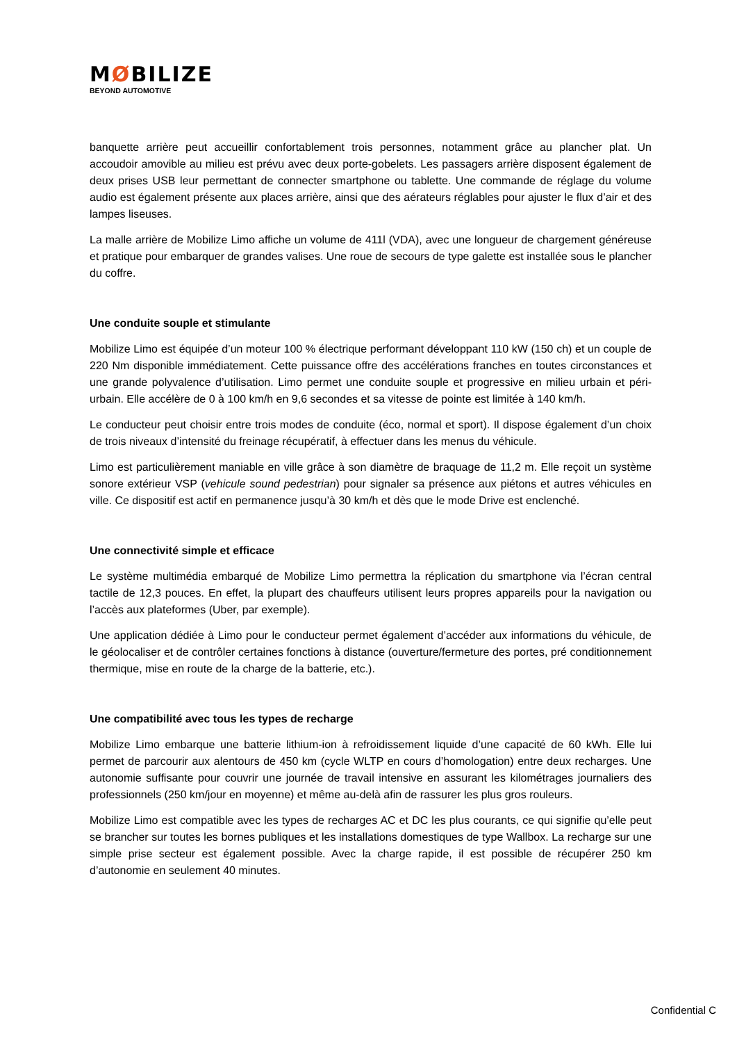MØBILIZE
BEYOND AUTOMOTIVE
banquette arrière peut accueillir confortablement trois personnes, notamment grâce au plancher plat. Un accoudoir amovible au milieu est prévu avec deux porte-gobelets. Les passagers arrière disposent également de deux prises USB leur permettant de connecter smartphone ou tablette. Une commande de réglage du volume audio est également présente aux places arrière, ainsi que des aérateurs réglables pour ajuster le flux d’air et des lampes liseuses.
La malle arrière de Mobilize Limo affiche un volume de 411l (VDA), avec une longueur de chargement généreuse et pratique pour embarquer de grandes valises. Une roue de secours de type galette est installée sous le plancher du coffre.
Une conduite souple et stimulante
Mobilize Limo est équipée d’un moteur 100 % électrique performant développant 110 kW (150 ch) et un couple de 220 Nm disponible immédiatement. Cette puissance offre des accélérations franches en toutes circonstances et une grande polyvalence d’utilisation. Limo permet une conduite souple et progressive en milieu urbain et péri-urbain. Elle accélère de 0 à 100 km/h en 9,6 secondes et sa vitesse de pointe est limitée à 140 km/h.
Le conducteur peut choisir entre trois modes de conduite (éco, normal et sport). Il dispose également d’un choix de trois niveaux d’intensité du freinage récupératif, à effectuer dans les menus du véhicule.
Limo est particulièrement maniable en ville grâce à son diamètre de braquage de 11,2 m. Elle reçoit un système sonore extérieur VSP (vehicule sound pedestrian) pour signaler sa présence aux piétons et autres véhicules en ville. Ce dispositif est actif en permanence jusqu’à 30 km/h et dès que le mode Drive est enclenché.
Une connectivité simple et efficace
Le système multimédia embarqué de Mobilize Limo permettra la réplication du smartphone via l’écran central tactile de 12,3 pouces. En effet, la plupart des chauffeurs utilisent leurs propres appareils pour la navigation ou l’accès aux plateformes (Uber, par exemple).
Une application dédiée à Limo pour le conducteur permet également d’accéder aux informations du véhicule, de le géolocaliser et de contrôler certaines fonctions à distance (ouverture/fermeture des portes, pré conditionnement thermique, mise en route de la charge de la batterie, etc.).
Une compatibilité avec tous les types de recharge
Mobilize Limo embarque une batterie lithium-ion à refroidissement liquide d’une capacité de 60 kWh. Elle lui permet de parcourir aux alentours de 450 km (cycle WLTP en cours d’homologation) entre deux recharges. Une autonomie suffisante pour couvrir une journée de travail intensive en assurant les kilométrages journaliers des professionnels (250 km/jour en moyenne) et même au-delà afin de rassurer les plus gros rouleurs.
Mobilize Limo est compatible avec les types de recharges AC et DC les plus courants, ce qui signifie qu’elle peut se brancher sur toutes les bornes publiques et les installations domestiques de type Wallbox. La recharge sur une simple prise secteur est également possible. Avec la charge rapide, il est possible de récupérer 250 km d’autonomie en seulement 40 minutes.
Confidential C